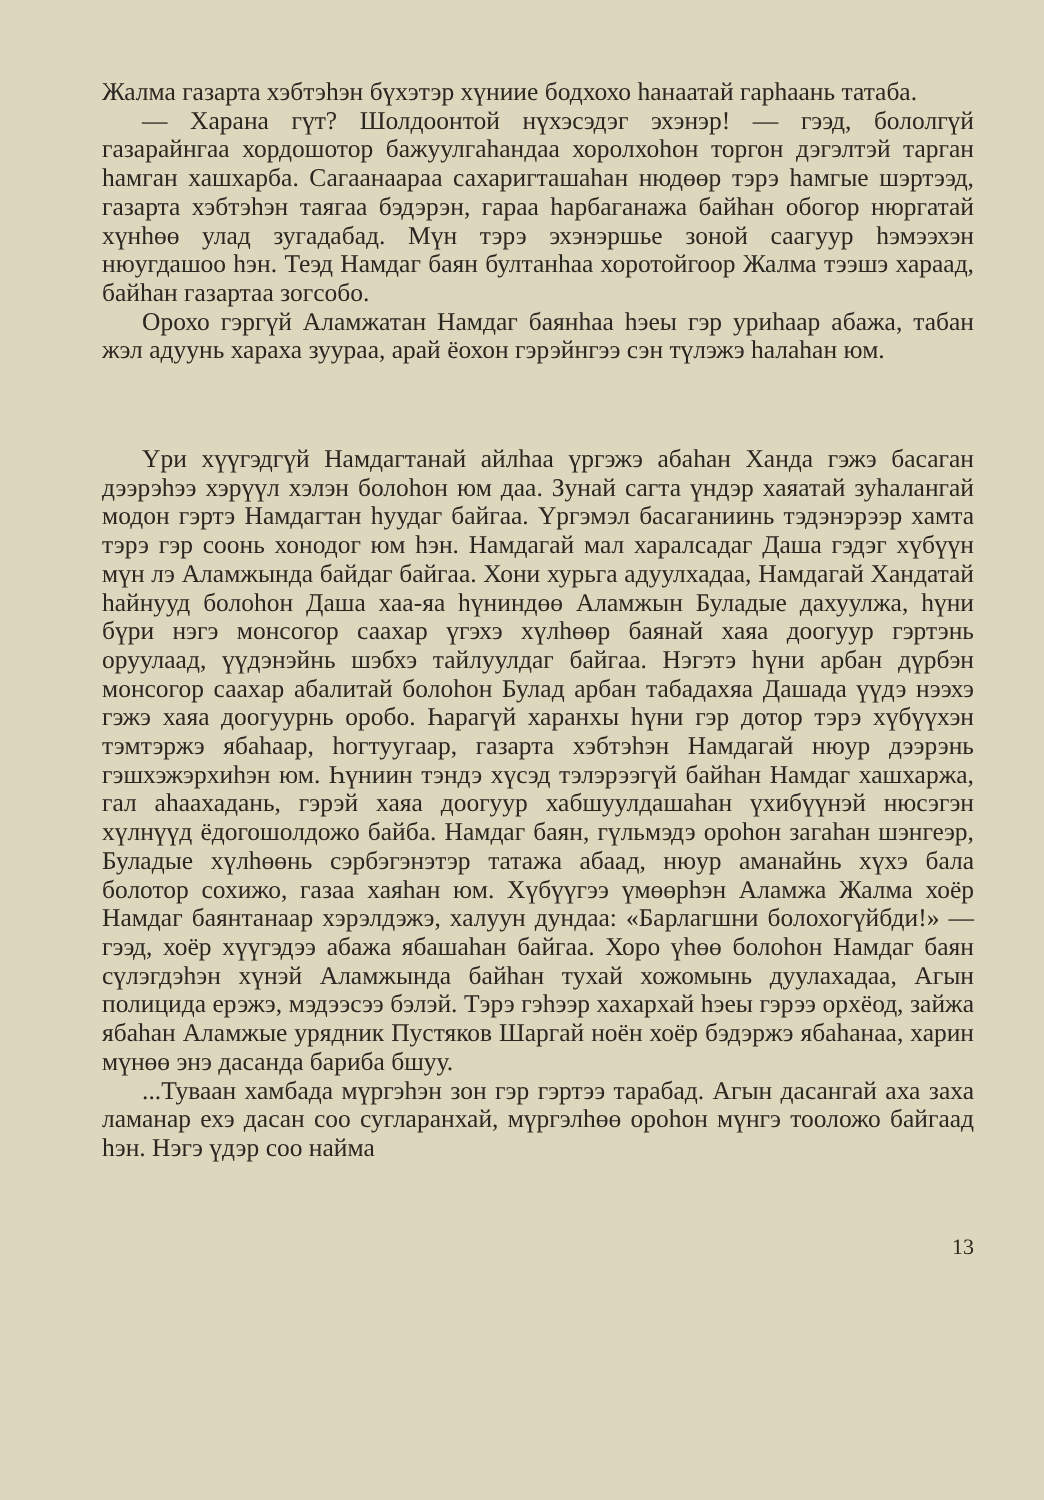Жалма газарта хэбтэһэн бүхэтэр хүниие бодхохо һанаатай гарһаань татаба.
— Харана гүт? Шолдоонтой нүхэсэдэг эхэнэр! — гээд, бололгүй газарайнгаа хордошотор бажуулгаһандаа хоролхоһон торгон дэгэлтэй тарган һамган хашхарба. Сагаанаараа сахаригташаһан нюдөөр тэрэ һамгые шэртээд, газарта хэбтэһэн таягаа бэдэрэн, гараа һарбаганажа байһан обогор нюргатай хүнһөө улад зугадабад. Мүн тэрэ эхэнэршье зоной саагуур һэмээхэн нюугдашоо һэн. Теэд Намдаг баян бултанһаа хоротойгоор Жалма тээшэ хараад, байһан газартаа зогсобо.
Орохо гэргүй Аламжатан Намдаг баянһаа һэеы гэр уриһаар абажа, табан жэл адуунь хараха зуураа, арай ёохон гэрэйнгээ сэн түлэжэ һалаһан юм.
Үри хүүгэдгүй Намдагтанай айлһаа үргэжэ абаһан Ханда гэжэ басаган дээрэһээ хэрүүл хэлэн болоһон юм даа. Зунай сагта үндэр хаяатай зуһалангай модон гэртэ Намдагтан һуудаг байгаа. Үргэмэл басаганиинь тэдэнэрээр хамта тэрэ гэр соонь хонодог юм һэн. Намдагай мал харалсадаг Даша гэдэг хүбүүн мүн лэ Аламжында байдаг байгаа. Хони хурьга адуулхадаа, Намдагай Хандатай һайнууд болоһон Даша хаа-яа һүниндөө Аламжын Буладые дахуулжа, һүни бүри нэгэ монсогор саахар үгэхэ хүлһөөр баянай хаяа доогуур гэртэнь оруулаад, үүдэнэйнь шэбхэ тайлуулдаг байгаа. Нэгэтэ һүни арбан дүрбэн монсогор саахар абалитай болоһон Булад арбан табадахяа Дашада үүдэ нээхэ гэжэ хаяа доогуурнь оробо. Һарагүй харанхы һүни гэр дотор тэрэ хүбүүхэн тэмтэржэ ябаһаар, һогтуугаар, газарта хэбтэһэн Намдагай нюур дээрэнь гэшхэжэрхиһэн юм. Һүниин тэндэ хүсэд тэлэрээгүй байһан Намдаг хашхаржа, гал аһаахадань, гэрэй хаяа доогуур хабшуулдашаһан үхибүүнэй нюсэгэн хүлнүүд ёдогошолдожо байба. Намдаг баян, гүльмэдэ ороһон загаһан шэнгеэр, Буладые хүлһөөнь сэрбэгэнэтэр татажа абаад, нюур аманайнь хүхэ бала болотор сохижо, газаа хаяһан юм. Хүбүүгээ үмөөрһэн Аламжа Жалма хоёр Намдаг баянтанаар хэрэлдэжэ, халуун дундаа: «Барлагшни болохогүйбди!» — гээд, хоёр хүүгэдээ абажа ябашаһан байгаа. Хоро үһөө болоһон Намдаг баян сүлэгдэһэн хүнэй Аламжында байһан тухай хожомынь дуулахадаа, Агын полицида ерэжэ, мэдээсээ бэлэй. Тэрэ гэһээр хахархай һэеы гэрээ орхёод, зайжа ябаһан Аламжые урядник Пустяков Шаргай ноён хоёр бэдэржэ ябаһанаа, харин мүнөө энэ дасанда бариба бшуу.
...Туваан хамбада мүргэһэн зон гэр гэртээ тарабад. Агын дасангай аха заха ламанар ехэ дасан соо сугларанхай, мүргэлһөө ороһон мүнгэ тооложо байгаад һэн. Нэгэ үдэр соо найма
13